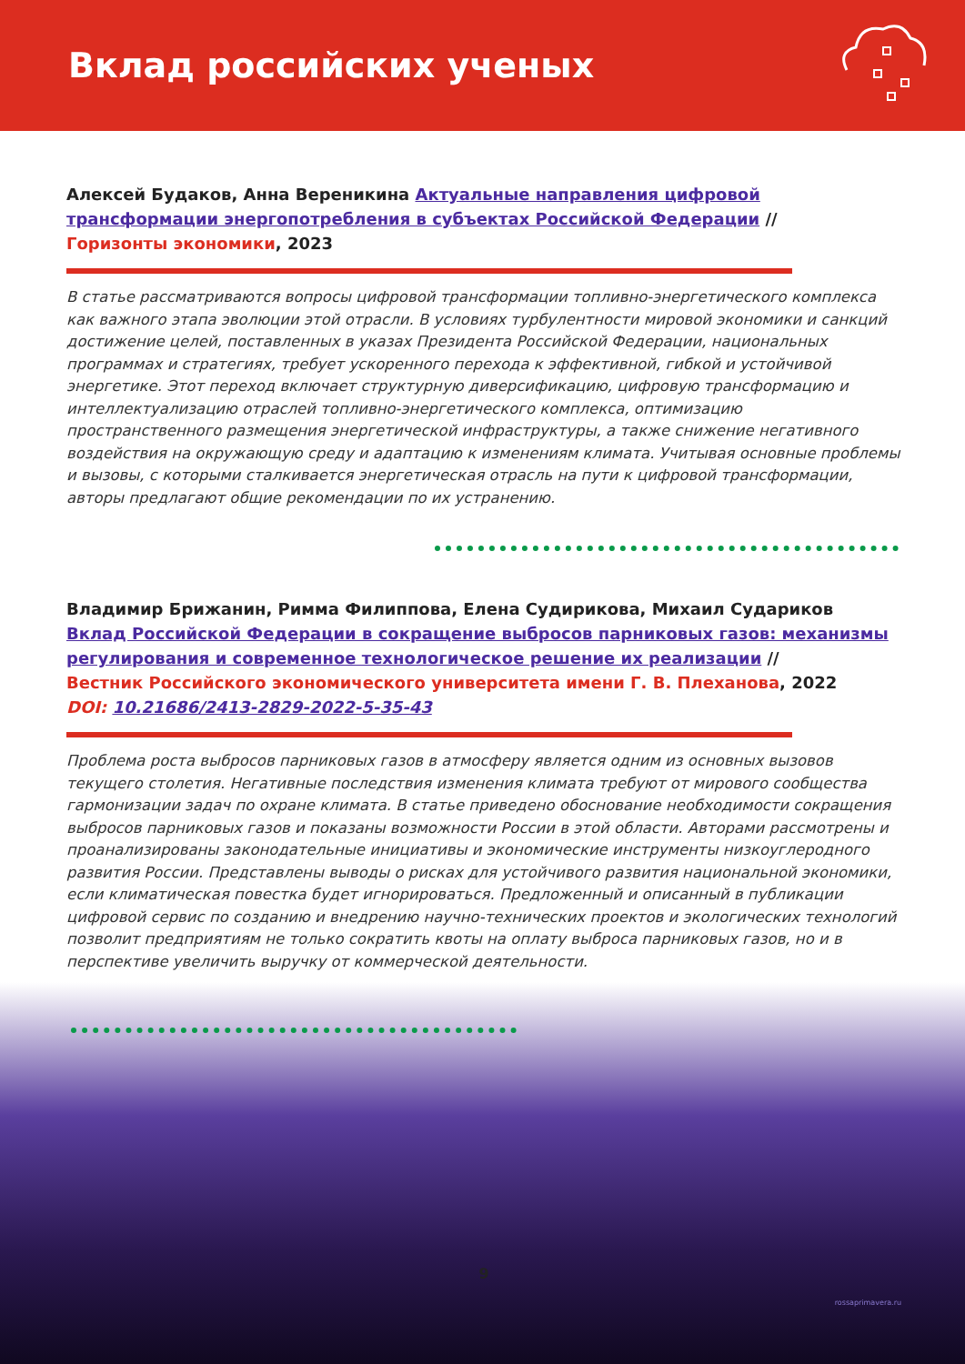Вклад российских ученых
Алексей Будаков, Анна Вереникина Актуальные направления цифровой трансформации энергопотребления в субъектах Российской Федерации //
Горизонты экономики, 2023
В статье рассматриваются вопросы цифровой трансформации топливно-энергетического комплекса как важного этапа эволюции этой отрасли. В условиях турбулентности мировой экономики и санкций достижение целей, поставленных в указах Президента Российской Федерации, национальных программах и стратегиях, требует ускоренного перехода к эффективной, гибкой и устойчивой энергетике. Этот переход включает структурную диверсификацию, цифровую трансформацию и интеллектуализацию отраслей топливно-энергетического комплекса, оптимизацию пространственного размещения энергетической инфраструктуры, а также снижение негативного воздействия на окружающую среду и адаптацию к изменениям климата. Учитывая основные проблемы и вызовы, с которыми сталкивается энергетическая отрасль на пути к цифровой трансформации, авторы предлагают общие рекомендации по их устранению.
Владимир Брижанин, Римма Филиппова, Елена Судирикова, Михаил Судариков
Вклад Российской Федерации в сокращение выбросов парниковых газов: механизмы регулирования и современное технологическое решение их реализации //
Вестник Российского экономического университета имени Г. В. Плеханова, 2022
DOI: 10.21686/2413-2829-2022-5-35-43
Проблема роста выбросов парниковых газов в атмосферу является одним из основных вызовов текущего столетия. Негативные последствия изменения климата требуют от мирового сообщества гармонизации задач по охране климата. В статье приведено обоснование необходимости сокращения выбросов парниковых газов и показаны возможности России в этой области. Авторами рассмотрены и проанализированы законодательные инициативы и экономические инструменты низкоуглеродного развития России. Представлены выводы о рисках для устойчивого развития национальной экономики, если климатическая повестка будет игнорироваться. Предложенный и описанный в публикации цифровой сервис по созданию и внедрению научно-технических проектов и экологических технологий позволит предприятиям не только сократить квоты на оплату выброса парниковых газов, но и в перспективе увеличить выручку от коммерческой деятельности.
9
rossaprimavera.ru